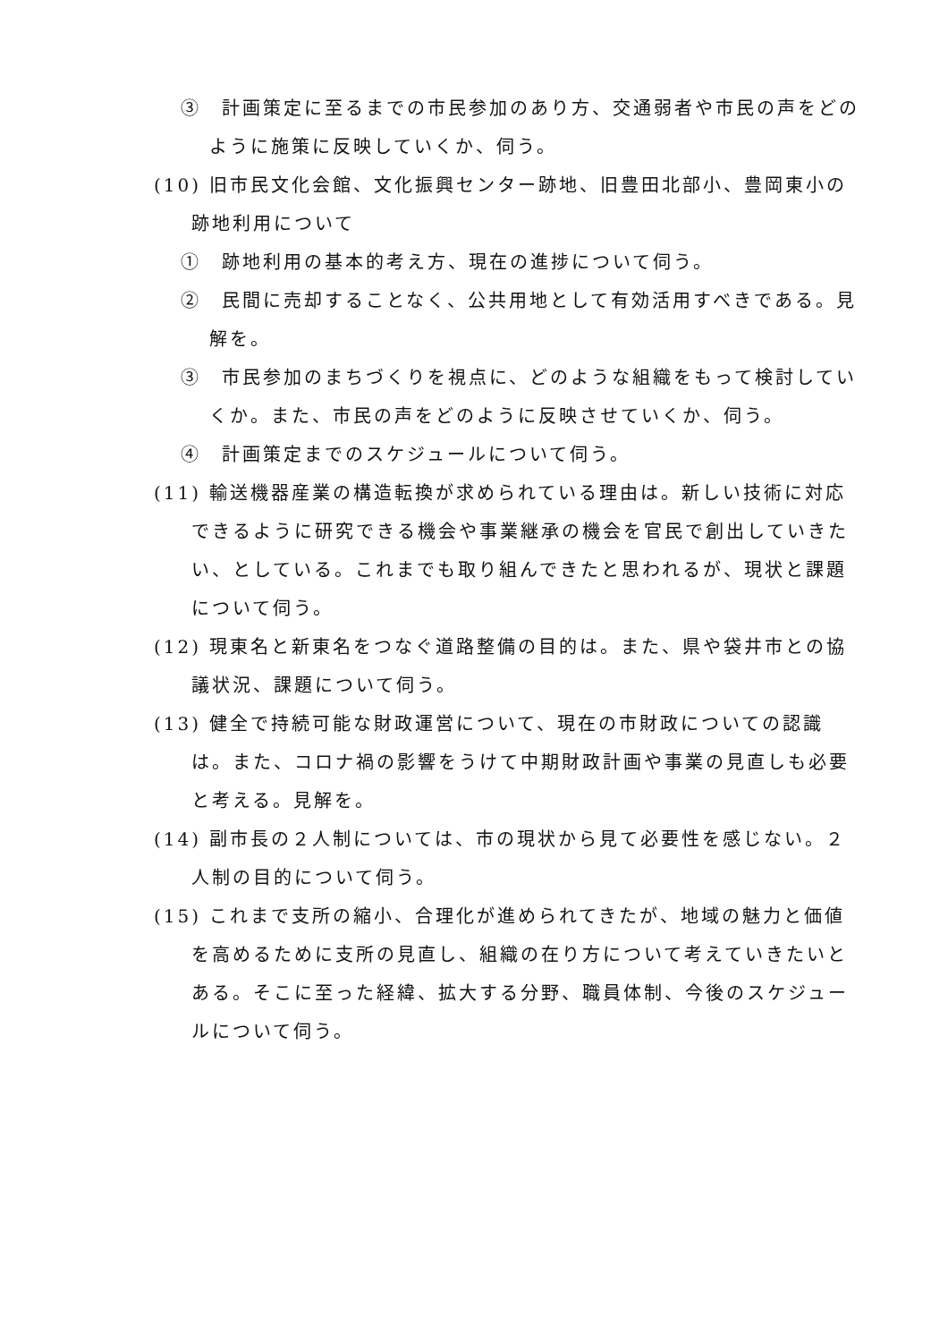③　計画策定に至るまでの市民参加のあり方、交通弱者や市民の声をどのように施策に反映していくか、伺う。
(10) 旧市民文化会館、文化振興センター跡地、旧豊田北部小、豊岡東小の跡地利用について
①　跡地利用の基本的考え方、現在の進捗について伺う。
②　民間に売却することなく、公共用地として有効活用すべきである。見解を。
③　市民参加のまちづくりを視点に、どのような組織をもって検討していくか。また、市民の声をどのように反映させていくか、伺う。
④　計画策定までのスケジュールについて伺う。
(11) 輸送機器産業の構造転換が求められている理由は。新しい技術に対応できるように研究できる機会や事業継承の機会を官民で創出していきたい、としている。これまでも取り組んできたと思われるが、現状と課題について伺う。
(12) 現東名と新東名をつなぐ道路整備の目的は。また、県や袋井市との協議状況、課題について伺う。
(13) 健全で持続可能な財政運営について、現在の市財政についての認識は。また、コロナ禍の影響をうけて中期財政計画や事業の見直しも必要と考える。見解を。
(14) 副市長の２人制については、市の現状から見て必要性を感じない。２人制の目的について伺う。
(15) これまで支所の縮小、合理化が進められてきたが、地域の魅力と価値を高めるために支所の見直し、組織の在り方について考えていきたいとある。そこに至った経緯、拡大する分野、職員体制、今後のスケジュールについて伺う。